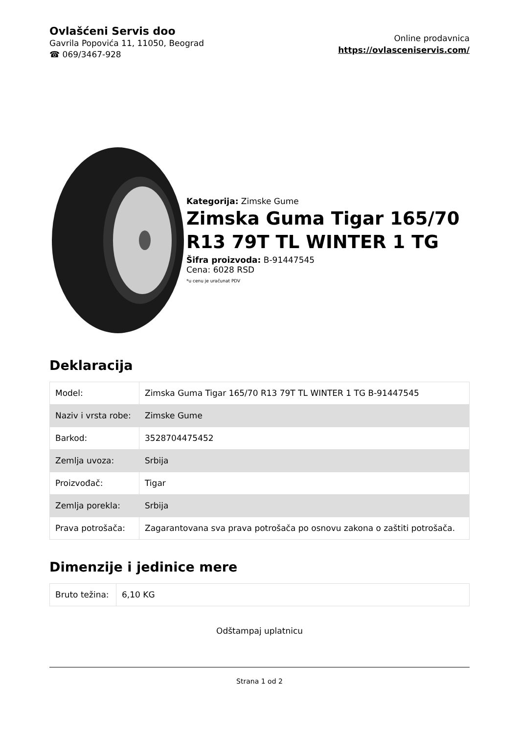Ovlašćeni Servis doo
Gavrila Popovića 11, 11050, Beograd
☎ 069/3467-928
Online prodavnica
https://ovlasceniservis.com/
Kategorija: Zimske Gume
Zimska Guma Tigar 165/70 R13 79T TL WINTER 1 TG
Šifra proizvoda: B-91447545
Cena: 6028 RSD
*u cenu je uračunat PDV
Deklaracija
| Model: | Zimska Guma Tigar 165/70 R13 79T TL WINTER 1 TG B-91447545 |
| Naziv i vrsta robe: | Zimske Gume |
| Barkod: | 3528704475452 |
| Zemlja uvoza: | Srbija |
| Proizvođač: | Tigar |
| Zemlja porekla: | Srbija |
| Prava potrošača: | Zagarantovana sva prava potrošača po osnovu zakona o zaštiti potrošača. |
Dimenzije i jedinice mere
| Bruto težina: | 6,10 KG |
Odštampaj uplatnicu
Strana 1 od 2